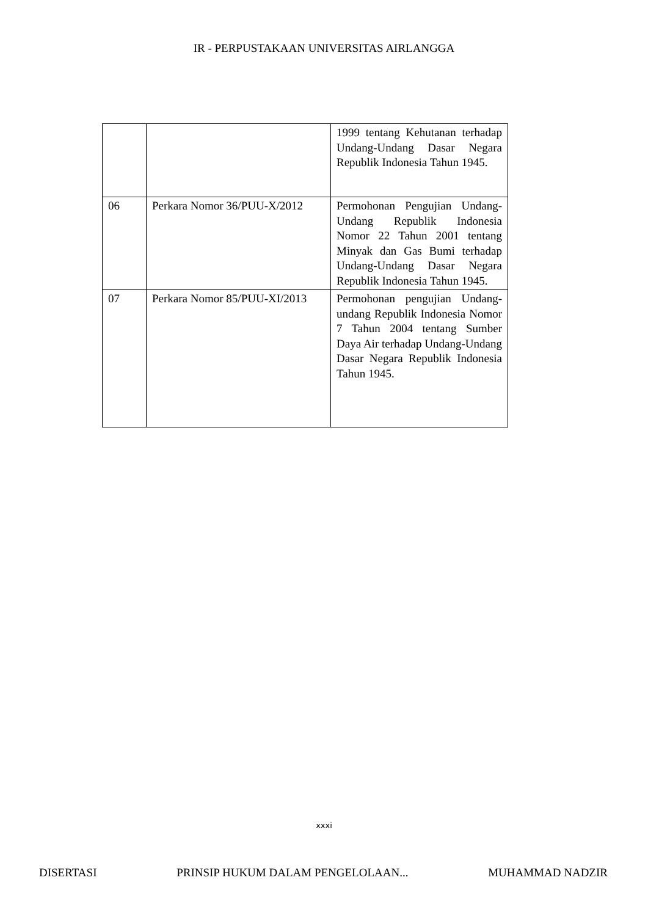IR - PERPUSTAKAAN UNIVERSITAS AIRLANGGA
| | | 1999 tentang Kehutanan terhadap Undang-Undang Dasar Negara Republik Indonesia Tahun 1945. |
| 06 | Perkara Nomor 36/PUU-X/2012 | Permohonan Pengujian Undang-Undang Republik Indonesia Nomor 22 Tahun 2001 tentang Minyak dan Gas Bumi terhadap Undang-Undang Dasar Negara Republik Indonesia Tahun 1945. |
| 07 | Perkara Nomor 85/PUU-XI/2013 | Permohonan pengujian Undang-undang Republik Indonesia Nomor 7 Tahun 2004 tentang Sumber Daya Air terhadap Undang-Undang Dasar Negara Republik Indonesia Tahun 1945. |
xxxi
DISERTASI PRINSIP HUKUM DALAM PENGELOLAAN... MUHAMMAD NADZIR